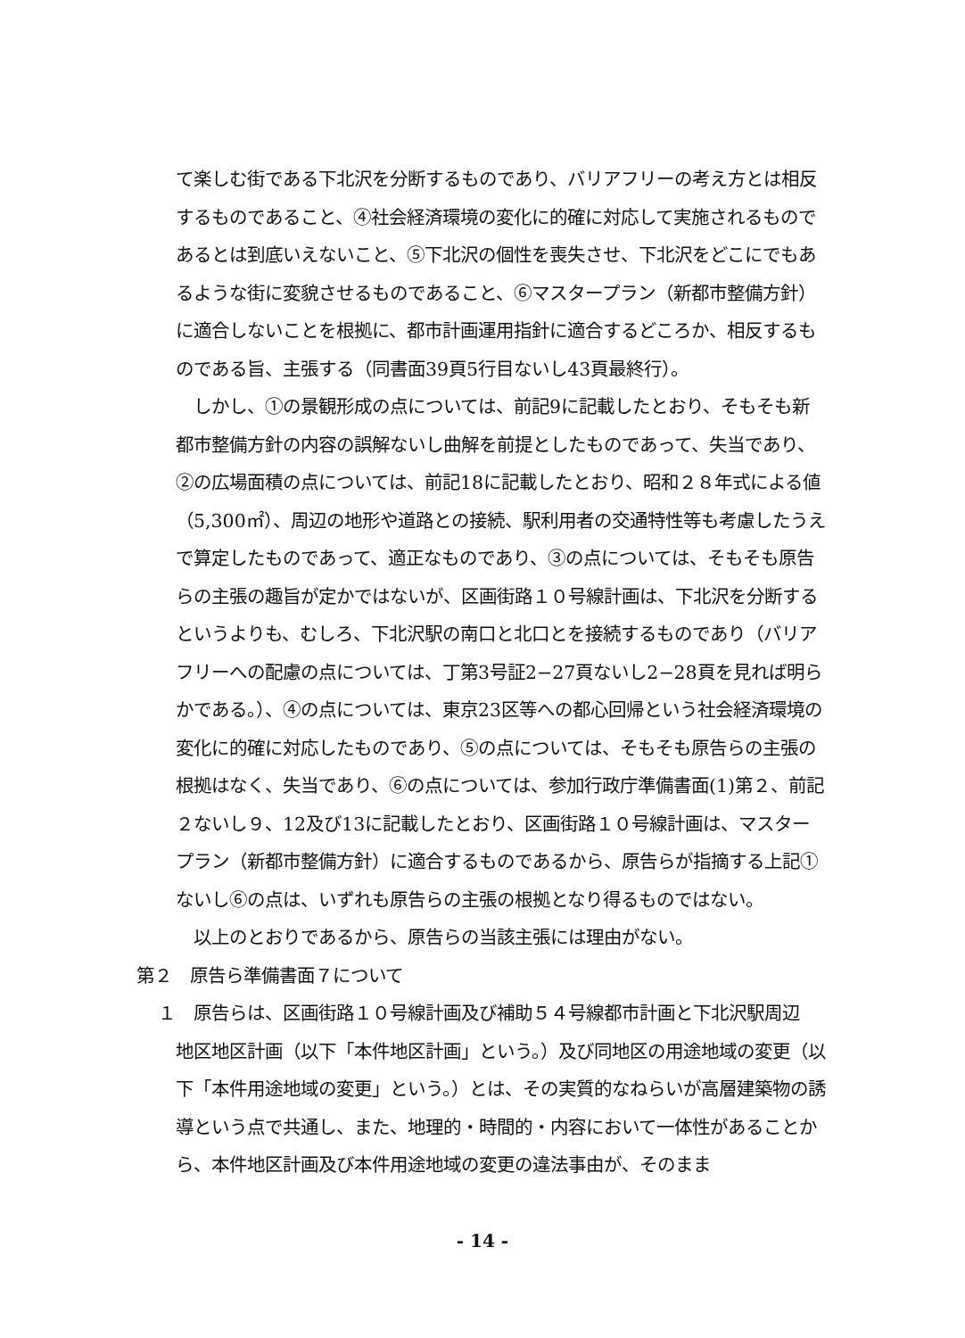て楽しむ街である下北沢を分断するものであり、バリアフリーの考え方とは相反するものであること、④社会経済環境の変化に的確に対応して実施されるものであるとは到底いえないこと、⑤下北沢の個性を喪失させ、下北沢をどこにでもあるような街に変貌させるものであること、⑥マスタープラン（新都市整備方針）に適合しないことを根拠に、都市計画運用指針に適合するどころか、相反するものである旨、主張する（同書面39頁5行目ないし43頁最終行）。
しかし、①の景観形成の点については、前記9に記載したとおり、そもそも新都市整備方針の内容の誤解ないし曲解を前提としたものであって、失当であり、②の広場面積の点については、前記18に記載したとおり、昭和２８年式による値（5,300㎡）、周辺の地形や道路との接続、駅利用者の交通特性等も考慮したうえで算定したものであって、適正なものであり、③の点については、そもそも原告らの主張の趣旨が定かではないが、区画街路１０号線計画は、下北沢を分断するというよりも、むしろ、下北沢駅の南口と北口とを接続するものであり（バリアフリーへの配慮の点については、丁第3号証2−27頁ないし2−28頁を見れば明らかである。）、④の点については、東京23区等への都心回帰という社会経済環境の変化に的確に対応したものであり、⑤の点については、そもそも原告らの主張の根拠はなく、失当であり、⑥の点については、参加行政庁準備書面(1)第２、前記２ないし９、12及び13に記載したとおり、区画街路１０号線計画は、マスタープラン（新都市整備方針）に適合するものであるから、原告らが指摘する上記①ないし⑥の点は、いずれも原告らの主張の根拠となり得るものではない。
以上のとおりであるから、原告らの当該主張には理由がない。
第２　原告ら準備書面７について
１　原告らは、区画街路１０号線計画及び補助５４号線都市計画と下北沢駅周辺
地区地区計画（以下「本件地区計画」という。）及び同地区の用途地域の変更（以下「本件用途地域の変更」という。）とは、その実質的なねらいが高層建築物の誘導という点で共通し、また、地理的・時間的・内容において一体性があることから、本件地区計画及び本件用途地域の変更の違法事由が、そのまま
- 14 -